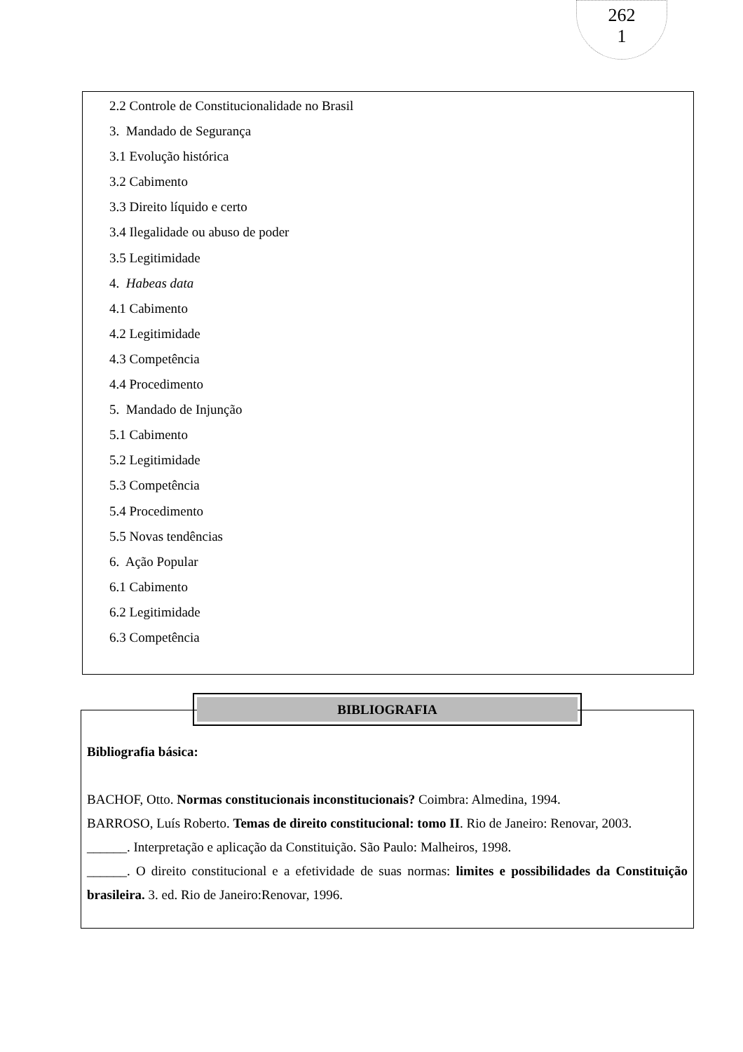262
1
2.2 Controle de Constitucionalidade no Brasil
3. Mandado de Segurança
3.1 Evolução histórica
3.2 Cabimento
3.3 Direito líquido e certo
3.4 Ilegalidade ou abuso de poder
3.5 Legitimidade
4. Habeas data
4.1 Cabimento
4.2 Legitimidade
4.3 Competência
4.4 Procedimento
5. Mandado de Injunção
5.1 Cabimento
5.2 Legitimidade
5.3 Competência
5.4 Procedimento
5.5 Novas tendências
6. Ação Popular
6.1 Cabimento
6.2 Legitimidade
6.3 Competência
BIBLIOGRAFIA
Bibliografia básica:
BACHOF, Otto. Normas constitucionais inconstitucionais? Coimbra: Almedina, 1994.
BARROSO, Luís Roberto. Temas de direito constitucional: tomo II. Rio de Janeiro: Renovar, 2003.
______. Interpretação e aplicação da Constituição. São Paulo: Malheiros, 1998.
______. O direito constitucional e a efetividade de suas normas: limites e possibilidades da Constituição brasileira. 3. ed. Rio de Janeiro:Renovar, 1996.